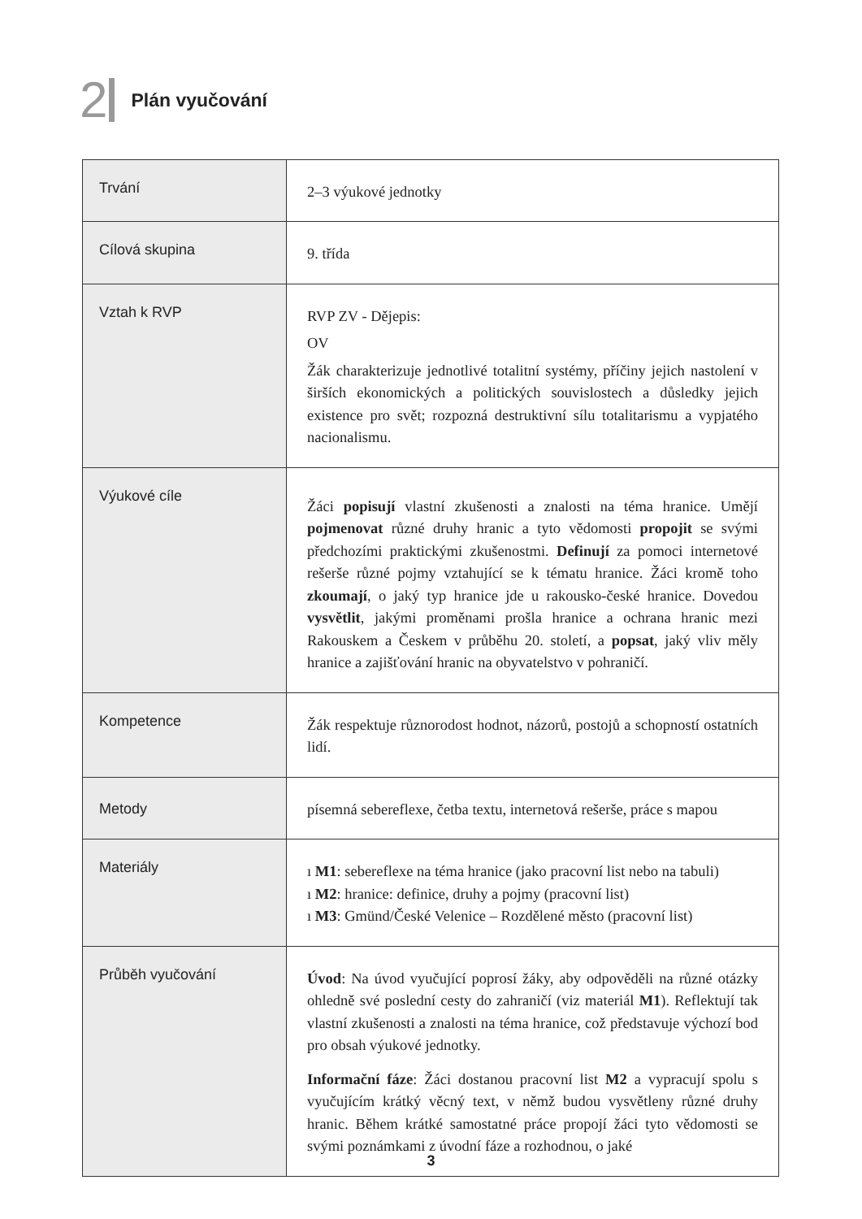2 Plán vyučování
| Trvání | 2–3 výukové jednotky |
| Cílová skupina | 9. třída |
| Vztah k RVP | RVP ZV - Dějepis: OV Žák charakterizuje jednotlivé totalitní systémy, příčiny jejich nastolení v širších ekonomických a politických souvislostech a důsledky jejich existence pro svět; rozpozná destruktivní sílu totalitarismu a vypjatého nacionalismu. |
| Výukové cíle | Žáci popisují vlastní zkušenosti a znalosti na téma hranice. Umějí pojmenovat různé druhy hranic a tyto vědomosti propojit se svými předchozími praktickými zkušenostmi. Definují za pomoci internetové rešerše různé pojmy vztahující se k tématu hranice. Žáci kromě toho zkoumají , o jaký typ hranice jde u rakousko-české hranice. Dovedou vysvětlit , jakými proměnami prošla hranice a ochrana hranic mezi Rakouskem a Českem v průběhu 20. století, a popsat , jaký vliv měly hranice a zajišťování hranic na obyvatelstvo v pohraničí. |
| Kompetence | Žák respektuje různorodost hodnot, názorů, postojů a schopností ostatních lidí. |
| Metody | písemná sebereflexe, četba textu, internetová rešerše, práce s mapou |
| Materiály | ı M1 : sebereflexe na téma hranice (jako pracovní list nebo na tabuli) ı M2 : hranice: definice, druhy a pojmy (pracovní list) ı M3 : Gmünd/České Velenice – Rozdělené město (pracovní list) |
| Průběh vyučování | Úvod : Na úvod vyučující poprosí žáky, aby odpověděli na různé otázky ohledně své poslední cesty do zahraničí (viz materiál M1 ). Reflektují tak vlastní zkušenosti a znalosti na téma hranice, což představuje výchozí bod pro obsah výukové jednotky. Informační fáze : Žáci dostanou pracovní list M2 a vypracují spolu s vyučujícím krátký věcný text, v němž budou vysvětleny různé druhy hranic. Během krátké samostatné práce propojí žáci tyto vědomosti se svými poznámkami z úvodní fáze a rozhodnou, o jaké |
3